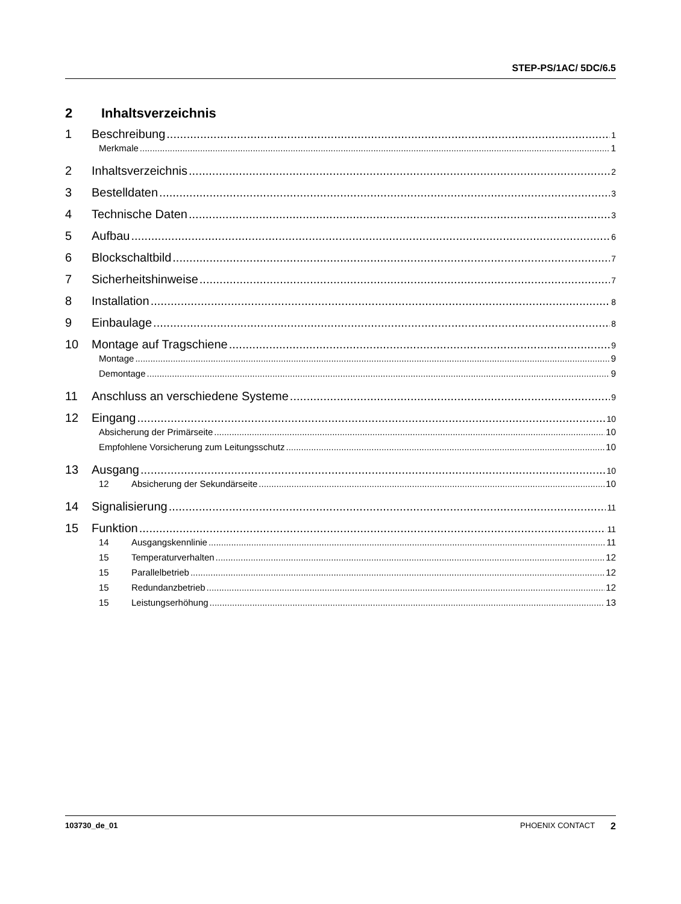STEP-PS/1AC/ 5DC/6.5
2 Inhaltsverzeichnis
1 Beschreibung 1
Merkmale 1
2 Inhaltsverzeichnis 2
3 Bestelldaten 3
4 Technische Daten 3
5 Aufbau 6
6 Blockschaltbild 7
7 Sicherheitshinweise 7
8 Installation 8
9 Einbaulage 8
10 Montage auf Tragschiene 9
Montage 9
Demontage 9
11 Anschluss an verschiedene Systeme 9
12 Eingang 10
Absicherung der Primärseite 10
Empfohlene Vorsicherung zum Leitungsschutz 10
13 Ausgang 10
12 Absicherung der Sekundärseite 10
14 Signalisierung 11
15 Funktion 11
14 Ausgangskennlinie 11
15 Temperaturverhalten 12
15 Parallelbetrieb 12
15 Redundanzbetrieb 12
15 Leistungserhöhung 13
103730_de_01 PHOENIX CONTACT 2